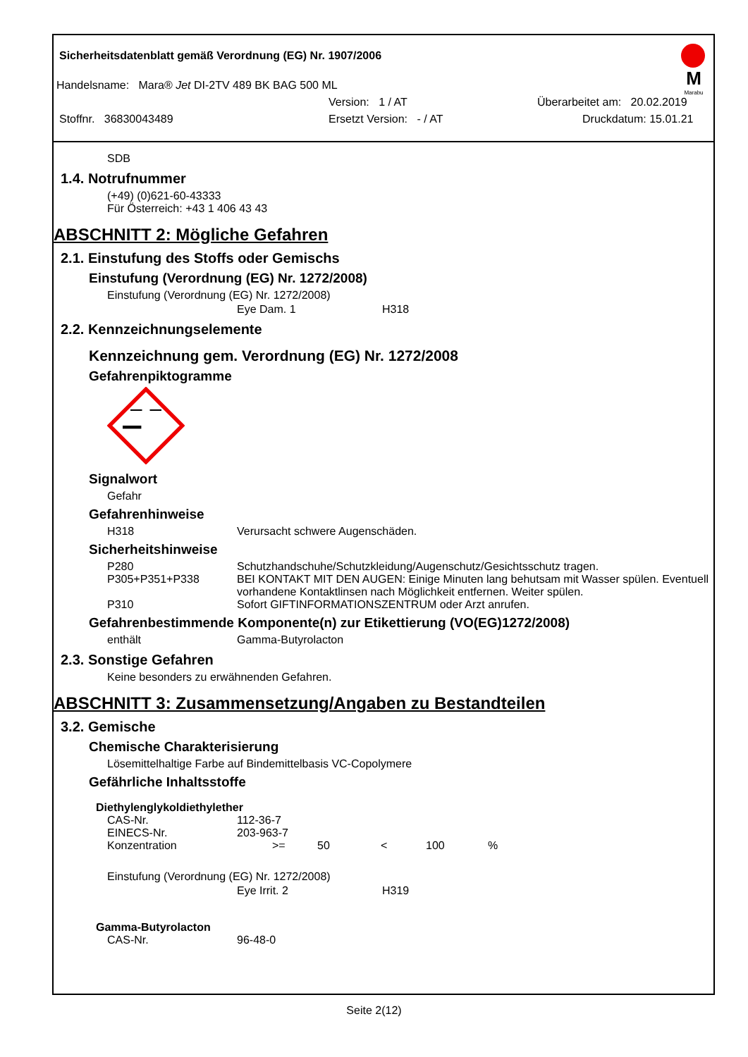Sicherheitsdatenblatt gemäß Verordnung (EG) Nr. 1907/2006
M
Marabu
Handelsname: Mara® Jet DI-2TV 489 BK BAG 500 ML
Version: 1 / AT Überarbeitet am: 20.02.2019
Stoffnr. 36830043489 Ersetzt Version: - / AT Druckdatum: 15.01.21
SDB
1.4. Notrufnummer
(+49) (0)621-60-43333
Für Österreich: +43 1 406 43 43
ABSCHNITT 2: Mögliche Gefahren
2.1. Einstufung des Stoffs oder Gemischs
Einstufung (Verordnung (EG) Nr. 1272/2008)
Einstufung (Verordnung (EG) Nr. 1272/2008)
Eye Dam. 1 H318
2.2. Kennzeichnungselemente
Kennzeichnung gem. Verordnung (EG) Nr. 1272/2008
Gefahrenpiktogramme
Signalwort
Gefahr
Gefahrenhinweise
H318 Verursacht schwere Augenschäden.
Sicherheitshinweise
P280 Schutzhandschuhe/Schutzkleidung/Augenschutz/Gesichtsschutz tragen.
P305+P351+P338 BEI KONTAKT MIT DEN AUGEN: Einige Minuten lang behutsam mit Wasser spülen. Eventuell vorhandene Kontaktlinsen nach Möglichkeit entfernen. Weiter spülen.
P310 Sofort GIFTINFORMATIONSZENTRUM oder Arzt anrufen.
Gefahrenbestimmende Komponente(n) zur Etikettierung (VO(EG)1272/2008)
enthält Gamma-Butyrolacton
2.3. Sonstige Gefahren
Keine besonders zu erwähnenden Gefahren.
ABSCHNITT 3: Zusammensetzung/Angaben zu Bestandteilen
3.2. Gemische
Chemische Charakterisierung
Lösemittelhaltige Farbe auf Bindemittelbasis VC-Copolymere
Gefährliche Inhaltsstoffe
Diethylenglykoldiethylether
CAS-Nr. 112-36-7
EINECS-Nr. 203-963-7
Konzentration >= 50 < 100%
Einstufung (Verordnung (EG) Nr. 1272/2008)
Eye Irrit. 2 H319
Gamma-Butyrolacton
CAS-Nr. 96-48-0
Seite 2(12)